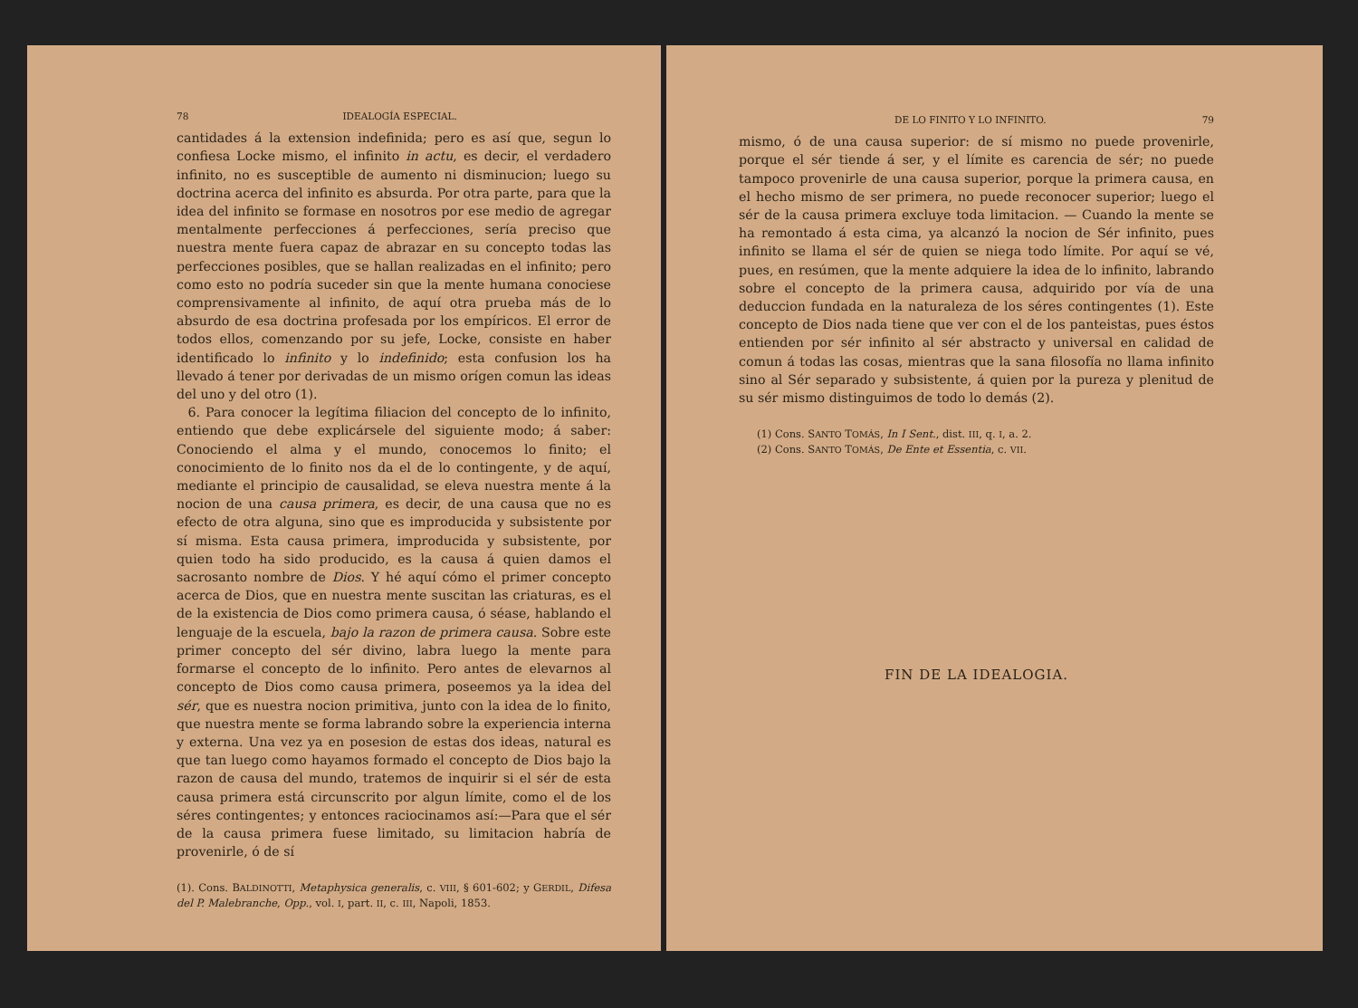78 IDEALOGÍA ESPECIAL.
cantidades á la extension indefinida; pero es así que, segun lo confiesa Locke mismo, el infinito in actu, es decir, el verdadero infinito, no es susceptible de aumento ni disminucion; luego su doctrina acerca del infinito es absurda. Por otra parte, para que la idea del infinito se formase en nosotros por ese medio de agregar mentalmente perfecciones á perfecciones, sería preciso que nuestra mente fuera capaz de abrazar en su concepto todas las perfecciones posibles, que se hallan realizadas en el infinito; pero como esto no podría suceder sin que la mente humana conociese comprensivamente al infinito, de aquí otra prueba más de lo absurdo de esa doctrina profesada por los empíricos. El error de todos ellos, comenzando por su jefe, Locke, consiste en haber identificado lo infinito y lo indefinido; esta confusion los ha llevado á tener por derivadas de un mismo orígen comun las ideas del uno y del otro (1).
6. Para conocer la legítima filiacion del concepto de lo infinito, entiendo que debe explicársele del siguiente modo; á saber: Conociendo el alma y el mundo, conocemos lo finito; el conocimiento de lo finito nos da el de lo contingente, y de aquí, mediante el principio de causalidad, se eleva nuestra mente á la nocion de una causa primera, es decir, de una causa que no es efecto de otra alguna, sino que es improducida y subsistente por sí misma. Esta causa primera, improducida y subsistente, por quien todo ha sido producido, es la causa á quien damos el sacrosanto nombre de Dios. Y hé aquí cómo el primer concepto acerca de Dios, que en nuestra mente suscitan las criaturas, es el de la existencia de Dios como primera causa, ó séase, hablando el lenguaje de la escuela, bajo la razon de primera causa. Sobre este primer concepto del sér divino, labra luego la mente para formarse el concepto de lo infinito. Pero antes de elevarnos al concepto de Dios como causa primera, poseemos ya la idea del sér, que es nuestra nocion primitiva, junto con la idea de lo finito, que nuestra mente se forma labrando sobre la experiencia interna y externa. Una vez ya en posesion de estas dos ideas, natural es que tan luego como hayamos formado el concepto de Dios bajo la razon de causa del mundo, tratemos de inquirir si el sér de esta causa primera está circunscrito por algun límite, como el de los séres contingentes; y entonces raciocinamos así:—Para que el sér de la causa primera fuese limitado, su limitacion habría de provenirle, ó de sí
(1). Cons. BALDINOTTI, Metaphysica generalis, c. VIII, § 601-602; y GERDIL, Difesa del P. Malebranche, Opp., vol. I, part. II, c. III, Napoli, 1853.
DE LO FINITO Y LO INFINITO. 79
mismo, ó de una causa superior: de sí mismo no puede provenirle, porque el sér tiende á ser, y el límite es carencia de sér; no puede tampoco provenirle de una causa superior, porque la primera causa, en el hecho mismo de ser primera, no puede reconocer superior; luego el sér de la causa primera excluye toda limitacion. — Cuando la mente se ha remontado á esta cima, ya alcanzó la nocion de Sér infinito, pues infinito se llama el sér de quien se niega todo límite. Por aquí se vé, pues, en resúmen, que la mente adquiere la idea de lo infinito, labrando sobre el concepto de la primera causa, adquirido por vía de una deduccion fundada en la naturaleza de los séres contingentes (1). Este concepto de Dios nada tiene que ver con el de los panteistas, pues éstos entienden por sér infinito al sér abstracto y universal en calidad de comun á todas las cosas, mientras que la sana filosofía no llama infinito sino al Sér separado y subsistente, á quien por la pureza y plenitud de su sér mismo distinguimos de todo lo demás (2).
(1) Cons. SANTO TOMÁS, In I Sent., dist. III, q. I, a. 2.
(2) Cons. SANTO TOMÁS, De Ente et Essentia, c. VII.
FIN DE LA IDEALOGIA.